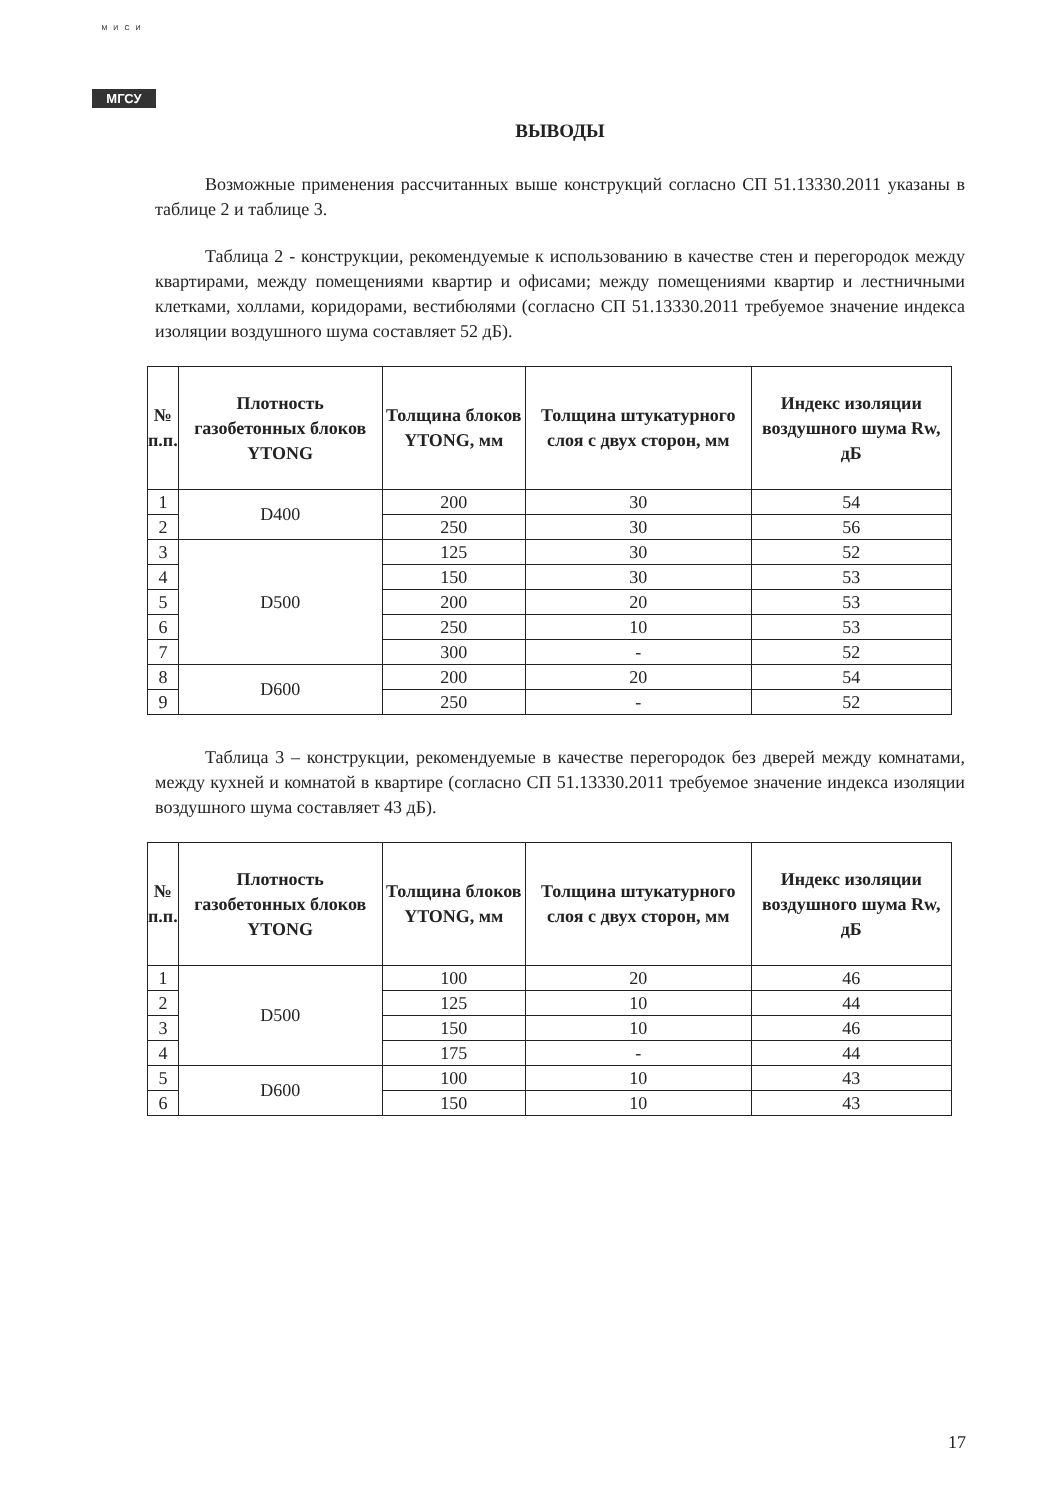МИСИ
МГСУ
ВЫВОДЫ
Возможные применения рассчитанных выше конструкций согласно СП 51.13330.2011 указаны в таблице 2 и таблице 3.
Таблица 2 - конструкции, рекомендуемые к использованию в качестве стен и перегородок между квартирами, между помещениями квартир и офисами; между помещениями квартир и лестничными клетками, холлами, коридорами, вестибюлями (согласно СП 51.13330.2011 требуемое значение индекса изоляции воздушного шума составляет 52 дБ).
| № п.п. | Плотность газобетонных блоков YTONG | Толщина блоков YTONG, мм | Толщина штукатурного слоя с двух сторон, мм | Индекс изоляции воздушного шума Rw, дБ |
| --- | --- | --- | --- | --- |
| 1 | D400 | 200 | 30 | 54 |
| 2 | | 250 | 30 | 56 |
| 3 | D500 | 125 | 30 | 52 |
| 4 | | 150 | 30 | 53 |
| 5 | | 200 | 20 | 53 |
| 6 | | 250 | 10 | 53 |
| 7 | | 300 | - | 52 |
| 8 | D600 | 200 | 20 | 54 |
| 9 | | 250 | - | 52 |
Таблица 3 – конструкции, рекомендуемые в качестве перегородок без дверей между комнатами, между кухней и комнатой в квартире (согласно СП 51.13330.2011 требуемое значение индекса изоляции воздушного шума составляет 43 дБ).
| № п.п. | Плотность газобетонных блоков YTONG | Толщина блоков YTONG, мм | Толщина штукатурного слоя с двух сторон, мм | Индекс изоляции воздушного шума Rw, дБ |
| --- | --- | --- | --- | --- |
| 1 | D500 | 100 | 20 | 46 |
| 2 | | 125 | 10 | 44 |
| 3 | | 150 | 10 | 46 |
| 4 | | 175 | - | 44 |
| 5 | D600 | 100 | 10 | 43 |
| 6 | | 150 | 10 | 43 |
17